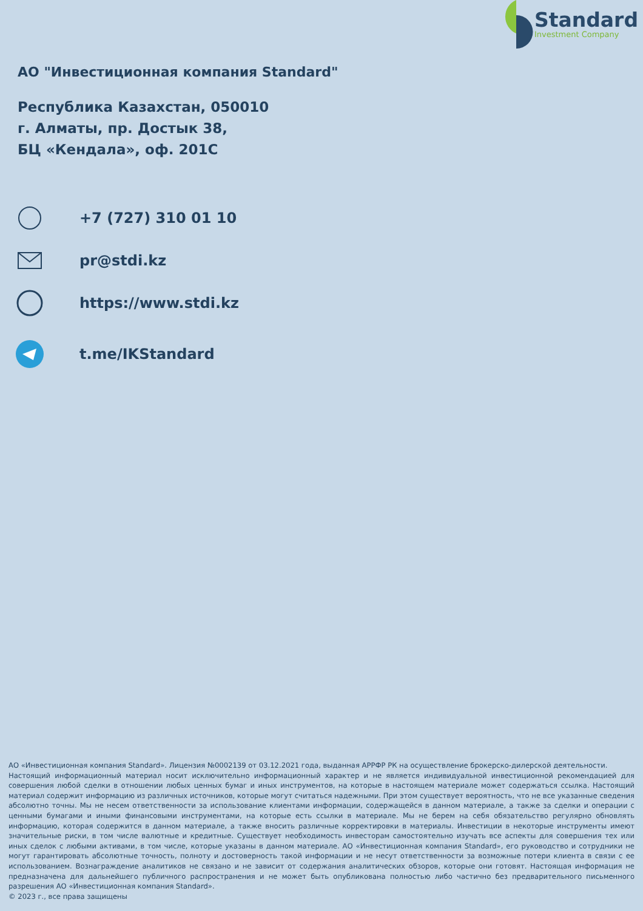Standard
Investment Company
АО "Инвестиционная компания Standard"
Республика Казахстан, 050010
г. Алматы, пр. Достык 38,
БЦ «Кендала», оф. 201С
+7 (727) 310 01 10
pr@stdi.kz
https://www.stdi.kz
t.me/IKStandard
АО «Инвестиционная компания Standard». Лицензия №0002139 от 03.12.2021 года, выданная АРРФР РК на осуществление брокерско-дилерской деятельности.
Настоящий информационный материал носит исключительно информационный характер и не является индивидуальной инвестиционной рекомендацией для совершения любой сделки в отношении любых ценных бумаг и иных инструментов, на которые в настоящем материале может содержаться ссылка. Настоящий материал содержит информацию из различных источников, которые могут считаться надежными. При этом существует вероятность, что не все указанные сведения абсолютно точны. Мы не несем ответственности за использование клиентами информации, содержащейся в данном материале, а также за сделки и операции с ценными бумагами и иными финансовыми инструментами, на которые есть ссылки в материале. Мы не берем на себя обязательство регулярно обновлять информацию, которая содержится в данном материале, а также вносить различные корректировки в материалы. Инвестиции в некоторые инструменты имеют значительные риски, в том числе валютные и кредитные. Существует необходимость инвесторам самостоятельно изучать все аспекты для совершения тех или иных сделок с любыми активами, в том числе, которые указаны в данном материале. АО «Инвестиционная компания Standard», его руководство и сотрудники не могут гарантировать абсолютные точность, полноту и достоверность такой информации и не несут ответственности за возможные потери клиента в связи с ее использованием. Вознаграждение аналитиков не связано и не зависит от содержания аналитических обзоров, которые они готовят. Настоящая информация не предназначена для дальнейшего публичного распространения и не может быть опубликована полностью либо частично без предварительного письменного разрешения АО «Инвестиционная компания Standard».
© 2023 г., все права защищены